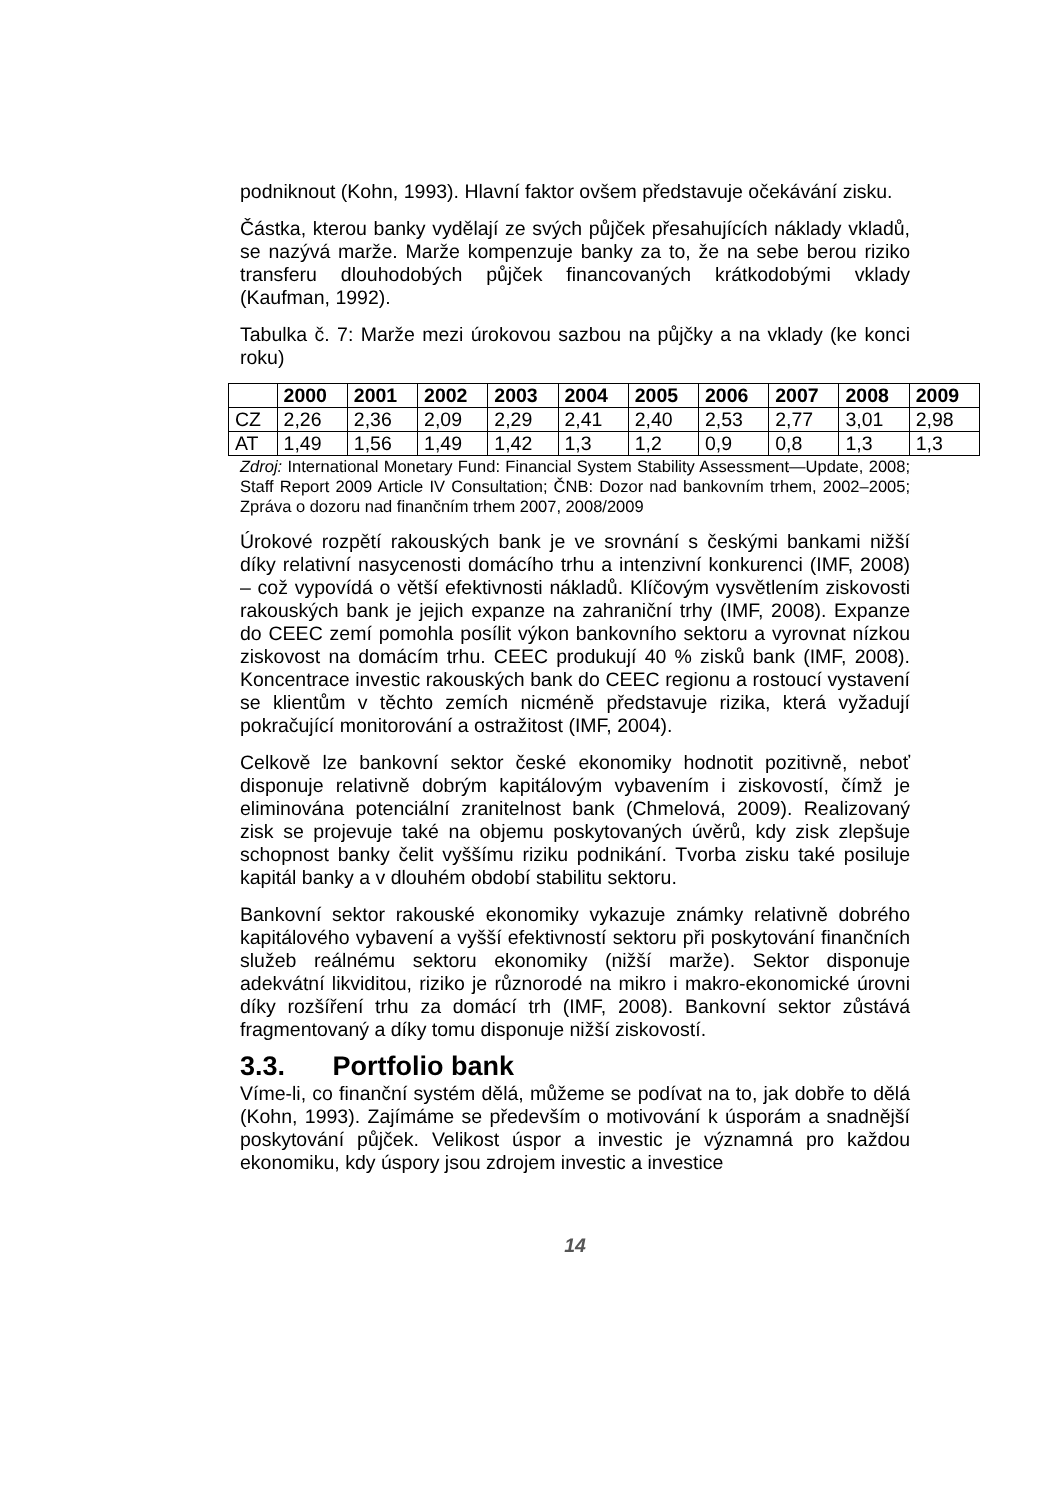podniknout (Kohn, 1993). Hlavní faktor ovšem představuje očekávání zisku.
Částka, kterou banky vydělají ze svých půjček přesahujících náklady vkladů, se nazývá marže. Marže kompenzuje banky za to, že na sebe berou riziko transferu dlouhodobých půjček financovaných krátkodobými vklady (Kaufman, 1992).
Tabulka č. 7: Marže mezi úrokovou sazbou na půjčky a na vklady (ke konci roku)
| | 2000 | 2001 | 2002 | 2003 | 2004 | 2005 | 2006 | 2007 | 2008 | 2009 |
| --- | --- | --- | --- | --- | --- | --- | --- | --- | --- | --- |
| CZ | 2,26 | 2,36 | 2,09 | 2,29 | 2,41 | 2,40 | 2,53 | 2,77 | 3,01 | 2,98 |
| AT | 1,49 | 1,56 | 1,49 | 1,42 | 1,3 | 1,2 | 0,9 | 0,8 | 1,3 | 1,3 |
Zdroj: International Monetary Fund: Financial System Stability Assessment—Update, 2008; Staff Report 2009 Article IV Consultation; ČNB: Dozor nad bankovním trhem, 2002–2005; Zpráva o dozoru nad finančním trhem 2007, 2008/2009
Úrokové rozpětí rakouských bank je ve srovnání s českými bankami nižší díky relativní nasycenosti domácího trhu a intenzivní konkurenci (IMF, 2008) – což vypovídá o větší efektivnosti nákladů. Klíčovým vysvětlením ziskovosti rakouských bank je jejich expanze na zahraniční trhy (IMF, 2008). Expanze do CEEC zemí pomohla posílit výkon bankovního sektoru a vyrovnat nízkou ziskovost na domácím trhu. CEEC produkují 40 % zisků bank (IMF, 2008). Koncentrace investic rakouských bank do CEEC regionu a rostoucí vystavení se klientům v těchto zemích nicméně představuje rizika, která vyžadují pokračující monitorování a ostražitost (IMF, 2004).
Celkově lze bankovní sektor české ekonomiky hodnotit pozitivně, neboť disponuje relativně dobrým kapitálovým vybavením i ziskovostí, čímž je eliminována potenciální zranitelnost bank (Chmelová, 2009). Realizovaný zisk se projevuje také na objemu poskytovaných úvěrů, kdy zisk zlepšuje schopnost banky čelit vyššímu riziku podnikání. Tvorba zisku také posiluje kapitál banky a v dlouhém období stabilitu sektoru.
Bankovní sektor rakouské ekonomiky vykazuje známky relativně dobrého kapitálového vybavení a vyšší efektivností sektoru při poskytování finančních služeb reálnému sektoru ekonomiky (nižší marže). Sektor disponuje adekvátní likviditou, riziko je různorodé na mikro i makro-ekonomické úrovni díky rozšíření trhu za domácí trh (IMF, 2008). Bankovní sektor zůstává fragmentovaný a díky tomu disponuje nižší ziskovostí.
3.3. Portfolio bank
Víme-li, co finanční systém dělá, můžeme se podívat na to, jak dobře to dělá (Kohn, 1993). Zajímáme se především o motivování k úsporám a snadnější poskytování půjček. Velikost úspor a investic je významná pro každou ekonomiku, kdy úspory jsou zdrojem investic a investice
14